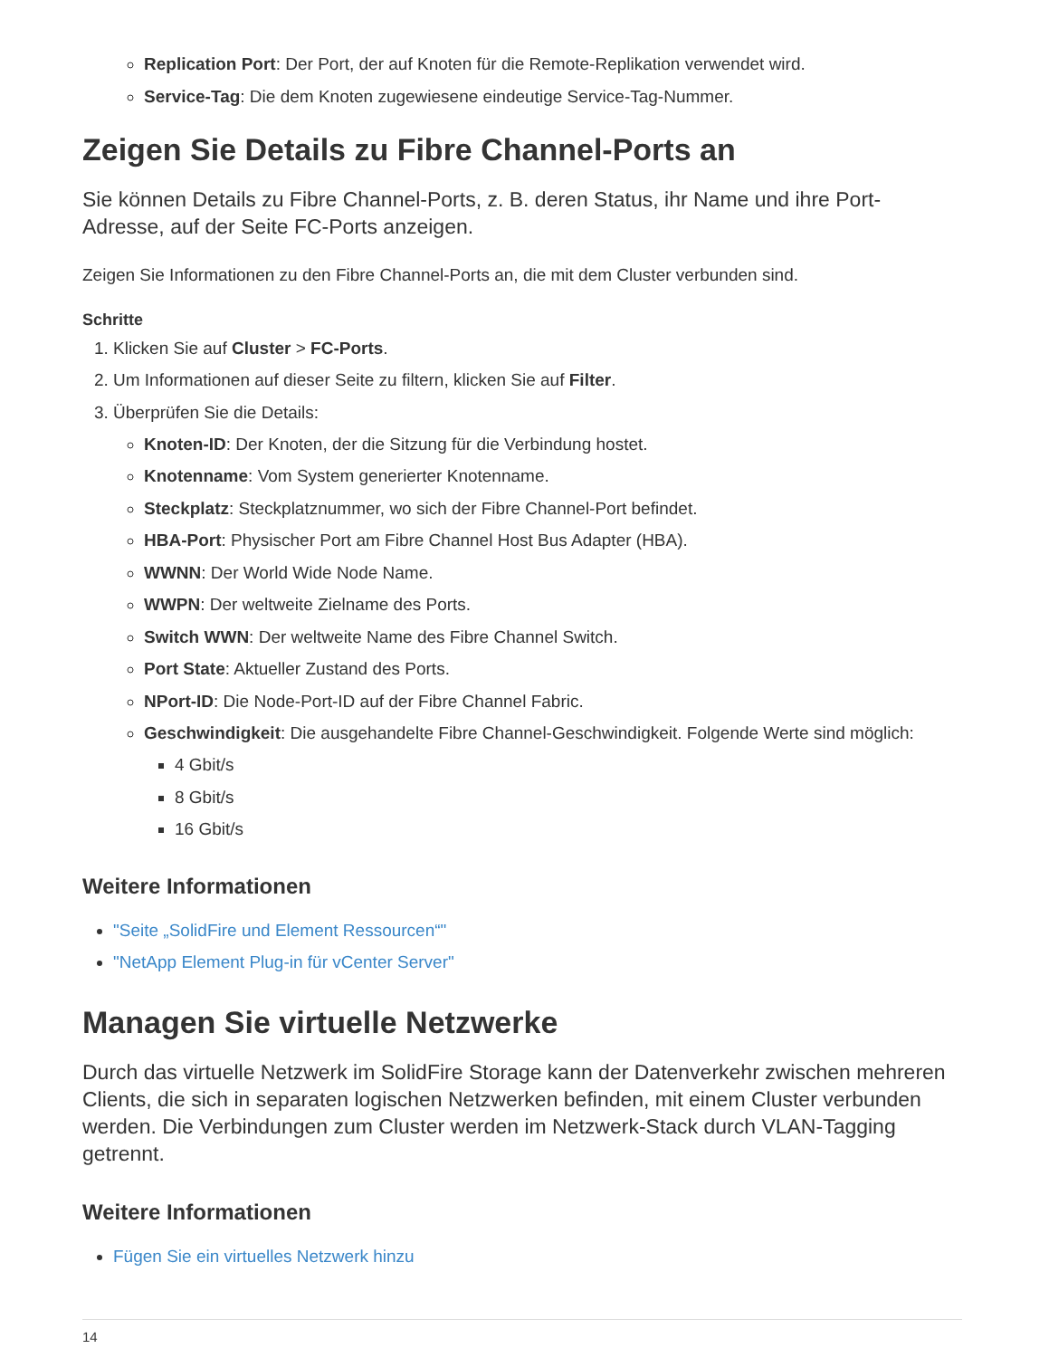Replication Port: Der Port, der auf Knoten für die Remote-Replikation verwendet wird.
Service-Tag: Die dem Knoten zugewiesene eindeutige Service-Tag-Nummer.
Zeigen Sie Details zu Fibre Channel-Ports an
Sie können Details zu Fibre Channel-Ports, z. B. deren Status, ihr Name und ihre Port-Adresse, auf der Seite FC-Ports anzeigen.
Zeigen Sie Informationen zu den Fibre Channel-Ports an, die mit dem Cluster verbunden sind.
Schritte
1. Klicken Sie auf Cluster > FC-Ports.
2. Um Informationen auf dieser Seite zu filtern, klicken Sie auf Filter.
3. Überprüfen Sie die Details:
Knoten-ID: Der Knoten, der die Sitzung für die Verbindung hostet.
Knotenname: Vom System generierter Knotenname.
Steckplatz: Steckplatznummer, wo sich der Fibre Channel-Port befindet.
HBA-Port: Physischer Port am Fibre Channel Host Bus Adapter (HBA).
WWNN: Der World Wide Node Name.
WWPN: Der weltweite Zielname des Ports.
Switch WWN: Der weltweite Name des Fibre Channel Switch.
Port State: Aktueller Zustand des Ports.
NPort-ID: Die Node-Port-ID auf der Fibre Channel Fabric.
Geschwindigkeit: Die ausgehandelte Fibre Channel-Geschwindigkeit. Folgende Werte sind möglich:
4 Gbit/s
8 Gbit/s
16 Gbit/s
Weitere Informationen
"Seite „SolidFire und Element Ressourcen“"
"NetApp Element Plug-in für vCenter Server"
Managen Sie virtuelle Netzwerke
Durch das virtuelle Netzwerk im SolidFire Storage kann der Datenverkehr zwischen mehreren Clients, die sich in separaten logischen Netzwerken befinden, mit einem Cluster verbunden werden. Die Verbindungen zum Cluster werden im Netzwerk-Stack durch VLAN-Tagging getrennt.
Weitere Informationen
Fügen Sie ein virtuelles Netzwerk hinzu
14